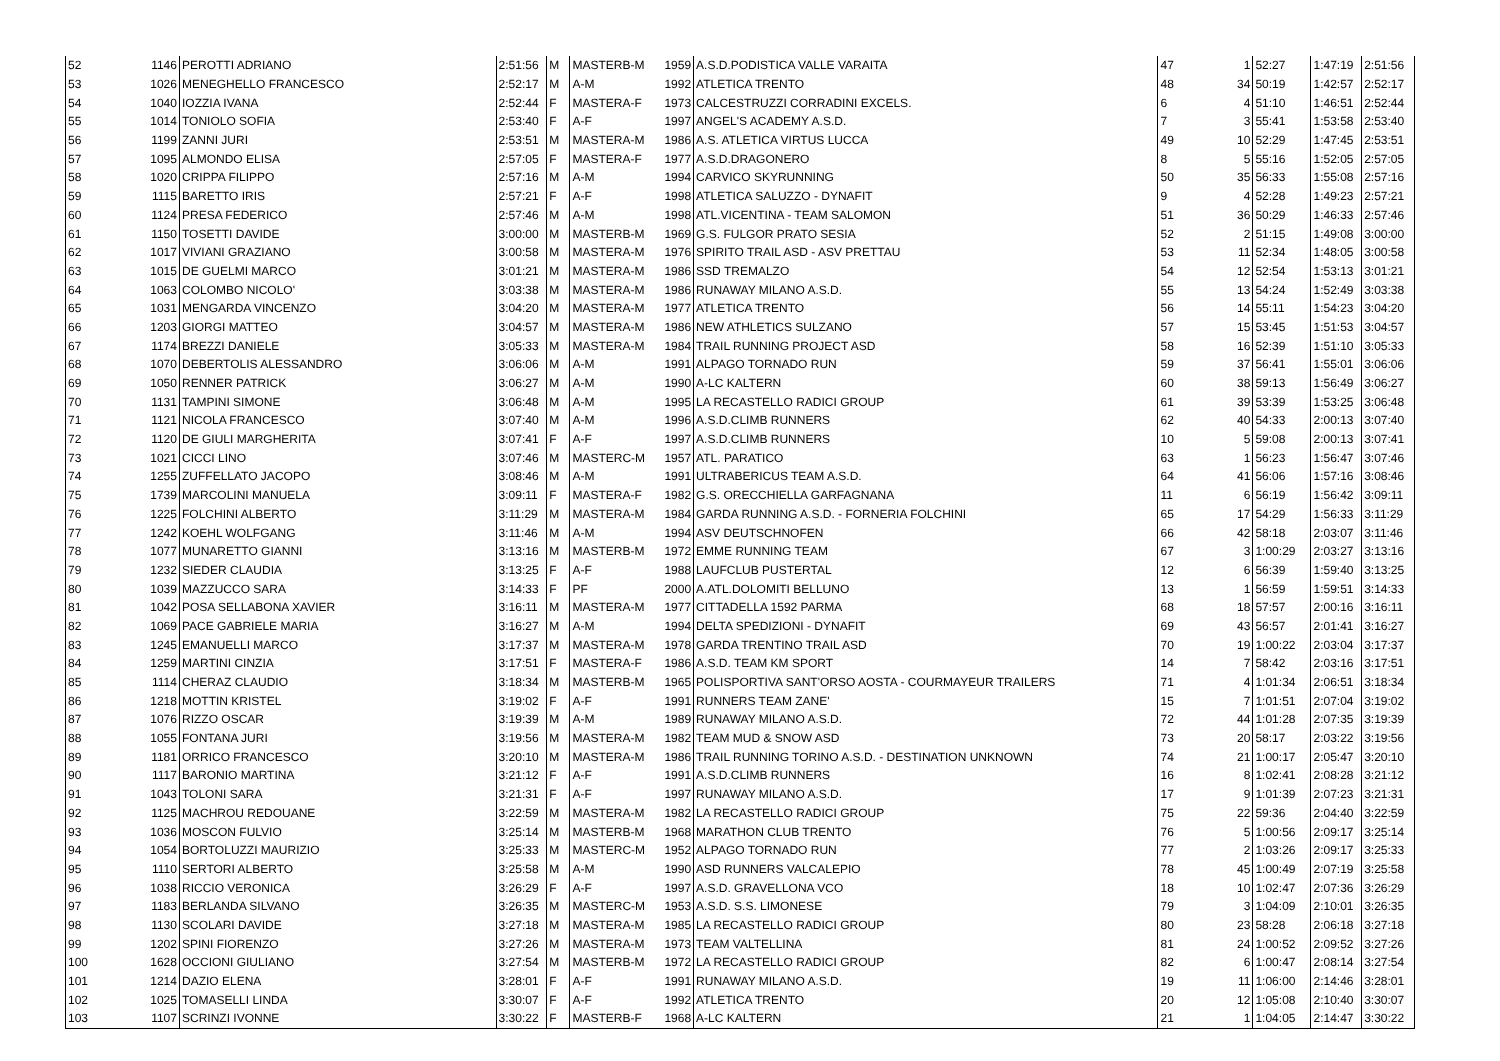| 52 | 1146 | PEROTTI ADRIANO | 2:51:56 | M | MASTERB-M | 1959 | A.S.D.PODISTICA VALLE VARAITA | 47 | 1 | 52:27 | 1:47:19 | 2:51:56 |
| 53 | 1026 | MENEGHELLO FRANCESCO | 2:52:17 | M | A-M | 1992 | ATLETICA TRENTO | 48 | 34 | 50:19 | 1:42:57 | 2:52:17 |
| 54 | 1040 | IOZZIA IVANA | 2:52:44 | F | MASTERA-F | 1973 | CALCESTRUZZI CORRADINI EXCELS. | 6 | 4 | 51:10 | 1:46:51 | 2:52:44 |
| 55 | 1014 | TONIOLO SOFIA | 2:53:40 | F | A-F | 1997 | ANGEL'S ACADEMY A.S.D. | 7 | 3 | 55:41 | 1:53:58 | 2:53:40 |
| 56 | 1199 | ZANNI JURI | 2:53:51 | M | MASTERA-M | 1986 | A.S. ATLETICA VIRTUS LUCCA | 49 | 10 | 52:29 | 1:47:45 | 2:53:51 |
| 57 | 1095 | ALMONDO ELISA | 2:57:05 | F | MASTERA-F | 1977 | A.S.D.DRAGONERO | 8 | 5 | 55:16 | 1:52:05 | 2:57:05 |
| 58 | 1020 | CRIPPA FILIPPO | 2:57:16 | M | A-M | 1994 | CARVICO SKYRUNNING | 50 | 35 | 56:33 | 1:55:08 | 2:57:16 |
| 59 | 1115 | BARETTO IRIS | 2:57:21 | F | A-F | 1998 | ATLETICA SALUZZO - DYNAFIT | 9 | 4 | 52:28 | 1:49:23 | 2:57:21 |
| 60 | 1124 | PRESA FEDERICO | 2:57:46 | M | A-M | 1998 | ATL.VICENTINA - TEAM SALOMON | 51 | 36 | 50:29 | 1:46:33 | 2:57:46 |
| 61 | 1150 | TOSETTI DAVIDE | 3:00:00 | M | MASTERB-M | 1969 | G.S. FULGOR PRATO SESIA | 52 | 2 | 51:15 | 1:49:08 | 3:00:00 |
| 62 | 1017 | VIVIANI GRAZIANO | 3:00:58 | M | MASTERA-M | 1976 | SPIRITO TRAIL ASD - ASV PRETTAU | 53 | 11 | 52:34 | 1:48:05 | 3:00:58 |
| 63 | 1015 | DE GUELMI MARCO | 3:01:21 | M | MASTERA-M | 1986 | SSD TREMALZO | 54 | 12 | 52:54 | 1:53:13 | 3:01:21 |
| 64 | 1063 | COLOMBO NICOLO' | 3:03:38 | M | MASTERA-M | 1986 | RUNAWAY MILANO A.S.D. | 55 | 13 | 54:24 | 1:52:49 | 3:03:38 |
| 65 | 1031 | MENGARDA VINCENZO | 3:04:20 | M | MASTERA-M | 1977 | ATLETICA TRENTO | 56 | 14 | 55:11 | 1:54:23 | 3:04:20 |
| 66 | 1203 | GIORGI MATTEO | 3:04:57 | M | MASTERA-M | 1986 | NEW ATHLETICS SULZANO | 57 | 15 | 53:45 | 1:51:53 | 3:04:57 |
| 67 | 1174 | BREZZI DANIELE | 3:05:33 | M | MASTERA-M | 1984 | TRAIL RUNNING PROJECT ASD | 58 | 16 | 52:39 | 1:51:10 | 3:05:33 |
| 68 | 1070 | DEBERTOLIS ALESSANDRO | 3:06:06 | M | A-M | 1991 | ALPAGO TORNADO RUN | 59 | 37 | 56:41 | 1:55:01 | 3:06:06 |
| 69 | 1050 | RENNER PATRICK | 3:06:27 | M | A-M | 1990 | A-LC KALTERN | 60 | 38 | 59:13 | 1:56:49 | 3:06:27 |
| 70 | 1131 | TAMPINI SIMONE | 3:06:48 | M | A-M | 1995 | LA RECASTELLO RADICI GROUP | 61 | 39 | 53:39 | 1:53:25 | 3:06:48 |
| 71 | 1121 | NICOLA FRANCESCO | 3:07:40 | M | A-M | 1996 | A.S.D.CLIMB RUNNERS | 62 | 40 | 54:33 | 2:00:13 | 3:07:40 |
| 72 | 1120 | DE GIULI MARGHERITA | 3:07:41 | F | A-F | 1997 | A.S.D.CLIMB RUNNERS | 10 | 5 | 59:08 | 2:00:13 | 3:07:41 |
| 73 | 1021 | CICCI LINO | 3:07:46 | M | MASTERC-M | 1957 | ATL. PARATICO | 63 | 1 | 56:23 | 1:56:47 | 3:07:46 |
| 74 | 1255 | ZUFFELLATO JACOPO | 3:08:46 | M | A-M | 1991 | ULTRABERICUS TEAM A.S.D. | 64 | 41 | 56:06 | 1:57:16 | 3:08:46 |
| 75 | 1739 | MARCOLINI MANUELA | 3:09:11 | F | MASTERA-F | 1982 | G.S. ORECCHIELLA GARFAGNANA | 11 | 6 | 56:19 | 1:56:42 | 3:09:11 |
| 76 | 1225 | FOLCHINI ALBERTO | 3:11:29 | M | MASTERA-M | 1984 | GARDA RUNNING A.S.D. - FORNERIA FOLCHINI | 65 | 17 | 54:29 | 1:56:33 | 3:11:29 |
| 77 | 1242 | KOEHL WOLFGANG | 3:11:46 | M | A-M | 1994 | ASV DEUTSCHNOFEN | 66 | 42 | 58:18 | 2:03:07 | 3:11:46 |
| 78 | 1077 | MUNARETTO GIANNI | 3:13:16 | M | MASTERB-M | 1972 | EMME RUNNING TEAM | 67 | 3 | 1:00:29 | 2:03:27 | 3:13:16 |
| 79 | 1232 | SIEDER CLAUDIA | 3:13:25 | F | A-F | 1988 | LAUFCLUB PUSTERTAL | 12 | 6 | 56:39 | 1:59:40 | 3:13:25 |
| 80 | 1039 | MAZZUCCO SARA | 3:14:33 | F | PF | 2000 | A.ATL.DOLOMITI BELLUNO | 13 | 1 | 56:59 | 1:59:51 | 3:14:33 |
| 81 | 1042 | POSA SELLABONA XAVIER | 3:16:11 | M | MASTERA-M | 1977 | CITTADELLA 1592 PARMA | 68 | 18 | 57:57 | 2:00:16 | 3:16:11 |
| 82 | 1069 | PACE GABRIELE MARIA | 3:16:27 | M | A-M | 1994 | DELTA SPEDIZIONI - DYNAFIT | 69 | 43 | 56:57 | 2:01:41 | 3:16:27 |
| 83 | 1245 | EMANUELLI MARCO | 3:17:37 | M | MASTERA-M | 1978 | GARDA TRENTINO TRAIL ASD | 70 | 19 | 1:00:22 | 2:03:04 | 3:17:37 |
| 84 | 1259 | MARTINI CINZIA | 3:17:51 | F | MASTERA-F | 1986 | A.S.D. TEAM KM SPORT | 14 | 7 | 58:42 | 2:03:16 | 3:17:51 |
| 85 | 1114 | CHERAZ CLAUDIO | 3:18:34 | M | MASTERB-M | 1965 | POLISPORTIVA SANT'ORSO AOSTA - COURMAYEUR TRAILERS | 71 | 4 | 1:01:34 | 2:06:51 | 3:18:34 |
| 86 | 1218 | MOTTIN KRISTEL | 3:19:02 | F | A-F | 1991 | RUNNERS TEAM ZANE' | 15 | 7 | 1:01:51 | 2:07:04 | 3:19:02 |
| 87 | 1076 | RIZZO OSCAR | 3:19:39 | M | A-M | 1989 | RUNAWAY MILANO A.S.D. | 72 | 44 | 1:01:28 | 2:07:35 | 3:19:39 |
| 88 | 1055 | FONTANA JURI | 3:19:56 | M | MASTERA-M | 1982 | TEAM MUD & SNOW ASD | 73 | 20 | 58:17 | 2:03:22 | 3:19:56 |
| 89 | 1181 | ORRICO FRANCESCO | 3:20:10 | M | MASTERA-M | 1986 | TRAIL RUNNING TORINO A.S.D. - DESTINATION UNKNOWN | 74 | 21 | 1:00:17 | 2:05:47 | 3:20:10 |
| 90 | 1117 | BARONIO MARTINA | 3:21:12 | F | A-F | 1991 | A.S.D.CLIMB RUNNERS | 16 | 8 | 1:02:41 | 2:08:28 | 3:21:12 |
| 91 | 1043 | TOLONI SARA | 3:21:31 | F | A-F | 1997 | RUNAWAY MILANO A.S.D. | 17 | 9 | 1:01:39 | 2:07:23 | 3:21:31 |
| 92 | 1125 | MACHROU REDOUANE | 3:22:59 | M | MASTERA-M | 1982 | LA RECASTELLO RADICI GROUP | 75 | 22 | 59:36 | 2:04:40 | 3:22:59 |
| 93 | 1036 | MOSCON FULVIO | 3:25:14 | M | MASTERB-M | 1968 | MARATHON CLUB TRENTO | 76 | 5 | 1:00:56 | 2:09:17 | 3:25:14 |
| 94 | 1054 | BORTOLUZZI MAURIZIO | 3:25:33 | M | MASTERC-M | 1952 | ALPAGO TORNADO RUN | 77 | 2 | 1:03:26 | 2:09:17 | 3:25:33 |
| 95 | 1110 | SERTORI ALBERTO | 3:25:58 | M | A-M | 1990 | ASD RUNNERS VALCALEPIO | 78 | 45 | 1:00:49 | 2:07:19 | 3:25:58 |
| 96 | 1038 | RICCIO VERONICA | 3:26:29 | F | A-F | 1997 | A.S.D. GRAVELLONA VCO | 18 | 10 | 1:02:47 | 2:07:36 | 3:26:29 |
| 97 | 1183 | BERLANDA SILVANO | 3:26:35 | M | MASTERC-M | 1953 | A.S.D. S.S. LIMONESE | 79 | 3 | 1:04:09 | 2:10:01 | 3:26:35 |
| 98 | 1130 | SCOLARI DAVIDE | 3:27:18 | M | MASTERA-M | 1985 | LA RECASTELLO RADICI GROUP | 80 | 23 | 58:28 | 2:06:18 | 3:27:18 |
| 99 | 1202 | SPINI FIORENZO | 3:27:26 | M | MASTERA-M | 1973 | TEAM VALTELLINA | 81 | 24 | 1:00:52 | 2:09:52 | 3:27:26 |
| 100 | 1628 | OCCIONI GIULIANO | 3:27:54 | M | MASTERB-M | 1972 | LA RECASTELLO RADICI GROUP | 82 | 6 | 1:00:47 | 2:08:14 | 3:27:54 |
| 101 | 1214 | DAZIO ELENA | 3:28:01 | F | A-F | 1991 | RUNAWAY MILANO A.S.D. | 19 | 11 | 1:06:00 | 2:14:46 | 3:28:01 |
| 102 | 1025 | TOMASELLI LINDA | 3:30:07 | F | A-F | 1992 | ATLETICA TRENTO | 20 | 12 | 1:05:08 | 2:10:40 | 3:30:07 |
| 103 | 1107 | SCRINZI IVONNE | 3:30:22 | F | MASTERB-F | 1968 | A-LC KALTERN | 21 | 1 | 1:04:05 | 2:14:47 | 3:30:22 |